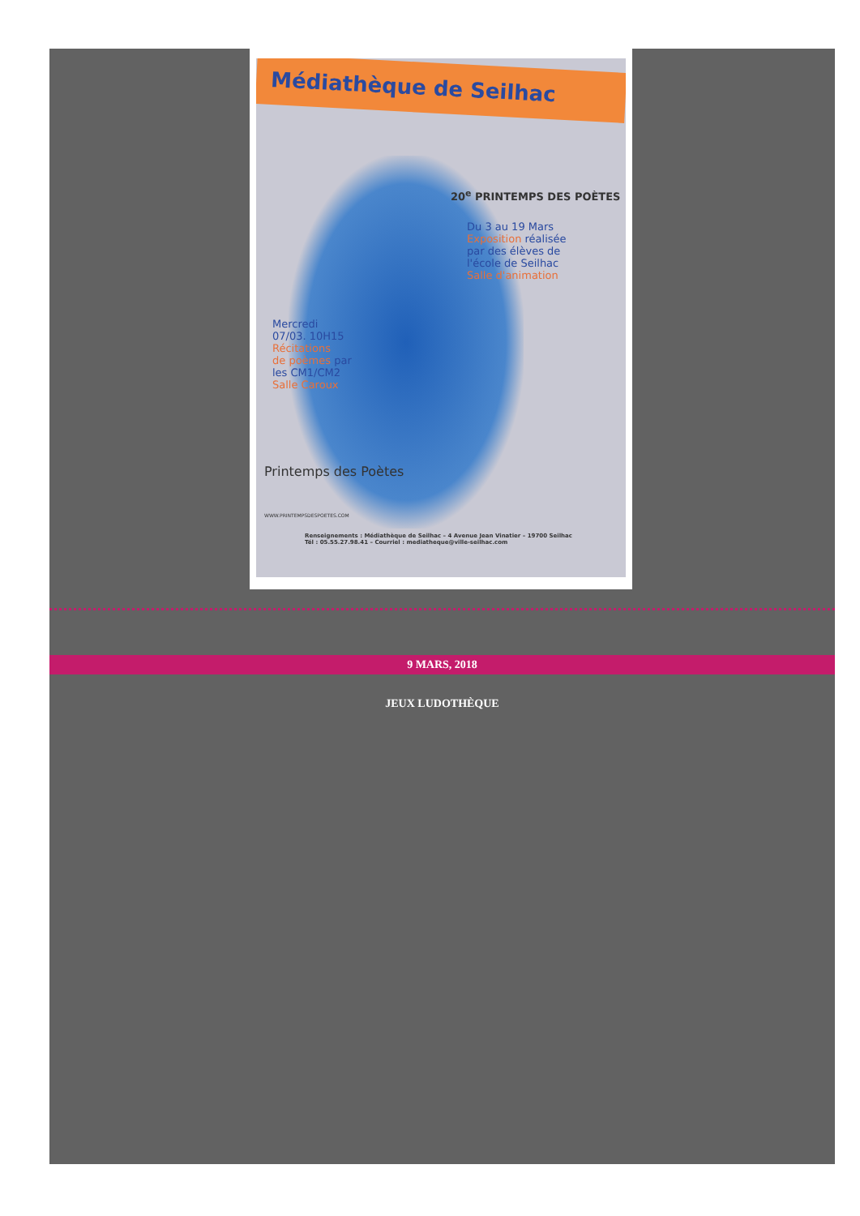Médiathèque de Seilhac
20<sup>e</sup> PRINTEMPS DES POÈTES
Du 3 au 19 Mars
Exposition réalisée
par des élèves de
l'école de Seilhac
Salle d'animation
Mercredi
07/03. 10H15
Récitations
de poèmes par
les CM1/CM2
Salle Caroux
Printemps des Poètes
WWW.PRINTEMPSDESPOETES.COM
Renseignements : Médiathèque de Seilhac – 4 Avenue Jean Vinatier – 19700 Seilhac
Tél : 05.55.27.98.41 – Courriel : mediatheque@ville-seilhac.com
9 MARS, 2018
JEUX LUDOTHÈQUE